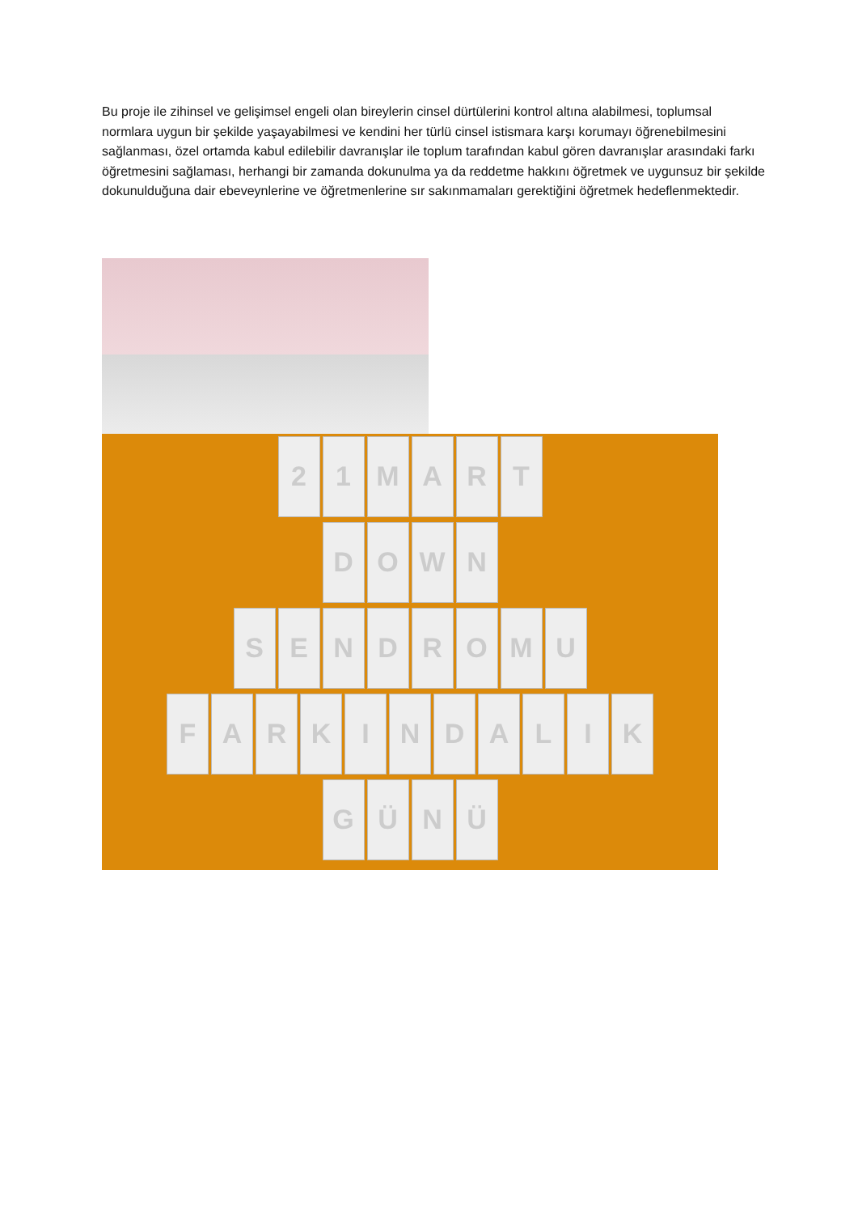Bu proje ile zihinsel ve gelişimsel engeli olan bireylerin cinsel dürtülerini kontrol altına alabilmesi, toplumsal normlara uygun bir şekilde yaşayabilmesi ve kendini her türlü cinsel istismara karşı korumayı öğrenebilmesini sağlanması, özel ortamda kabul edilebilir davranışlar ile toplum tarafından kabul gören davranışlar arasındaki farkı öğretmesini sağlaması, herhangi bir zamanda dokunulma ya da reddetme hakkını öğretmek ve uygunsuz bir şekilde dokunulduğuna dair ebeveynlerine ve öğretmenlerine sır sakınmamaları gerektiğini öğretmek hedeflenmektedir.
2 1 M A R T
D O W N
S E N D R O M U
F A R K I N D A L I K
G Ü N Ü